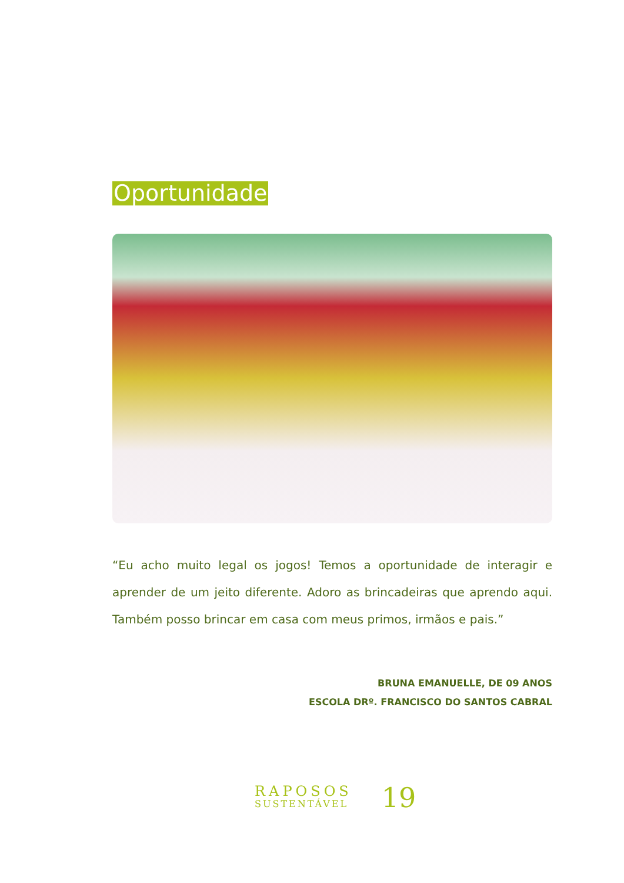Oportunidade
“Eu acho muito legal os jogos! Temos a oportunidade de interagir e aprender de um jeito diferente. Adoro as brincadeiras que aprendo aqui. Também posso brincar em casa com meus primos, irmãos e pais.”
BRUNA EMANUELLE, DE 09 ANOS
ESCOLA DRº. FRANCISCO DO SANTOS CABRAL
RAPOSOS
SUSTENTÁVEL
19